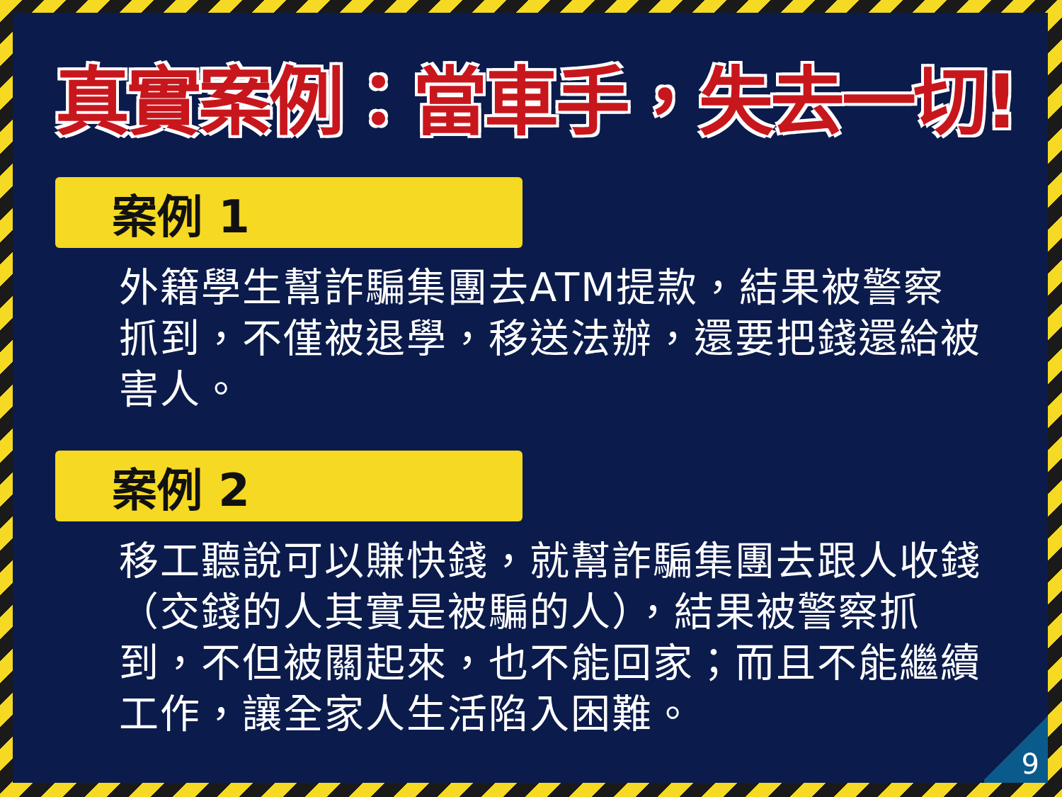真實案例：當車手，失去一切!
案例 1
外籍學生幫詐騙集團去ATM提款，結果被警察抓到，不僅被退學，移送法辦，還要把錢還給被害人。
案例 2
移工聽說可以賺快錢，就幫詐騙集團去跟人收錢（交錢的人其實是被騙的人），結果被警察抓到，不但被關起來，也不能回家；而且不能繼續工作，讓全家人生活陷入困難。
9